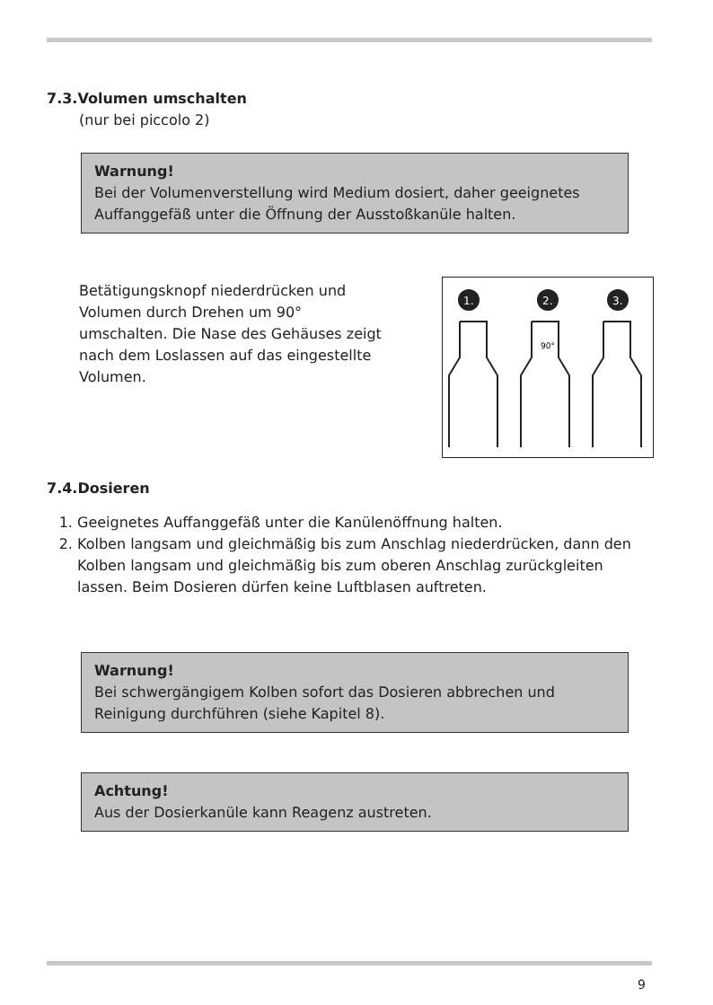7.3.Volumen umschalten
(nur bei piccolo 2)
Warnung!
Bei der Volumenverstellung wird Medium dosiert, daher geeignetes Auffanggefäß unter die Öffnung der Ausstoßkanüle halten.
Betätigungsknopf niederdrücken und Volumen durch Drehen um 90° umschalten. Die Nase des Gehäuses zeigt nach dem Loslassen auf das eingestellte Volumen.
1.
2.
3.
90°
7.4.Dosieren
1. Geeignetes Auffanggefäß unter die Kanülenöffnung halten.
2. Kolben langsam und gleichmäßig bis zum Anschlag niederdrücken, dann den Kolben langsam und gleichmäßig bis zum oberen Anschlag zurückgleiten lassen. Beim Dosieren dürfen keine Luftblasen auftreten.
Warnung!
Bei schwergängigem Kolben sofort das Dosieren abbrechen und Reinigung durchführen (siehe Kapitel 8).
Achtung!
Aus der Dosierkanüle kann Reagenz austreten.
9